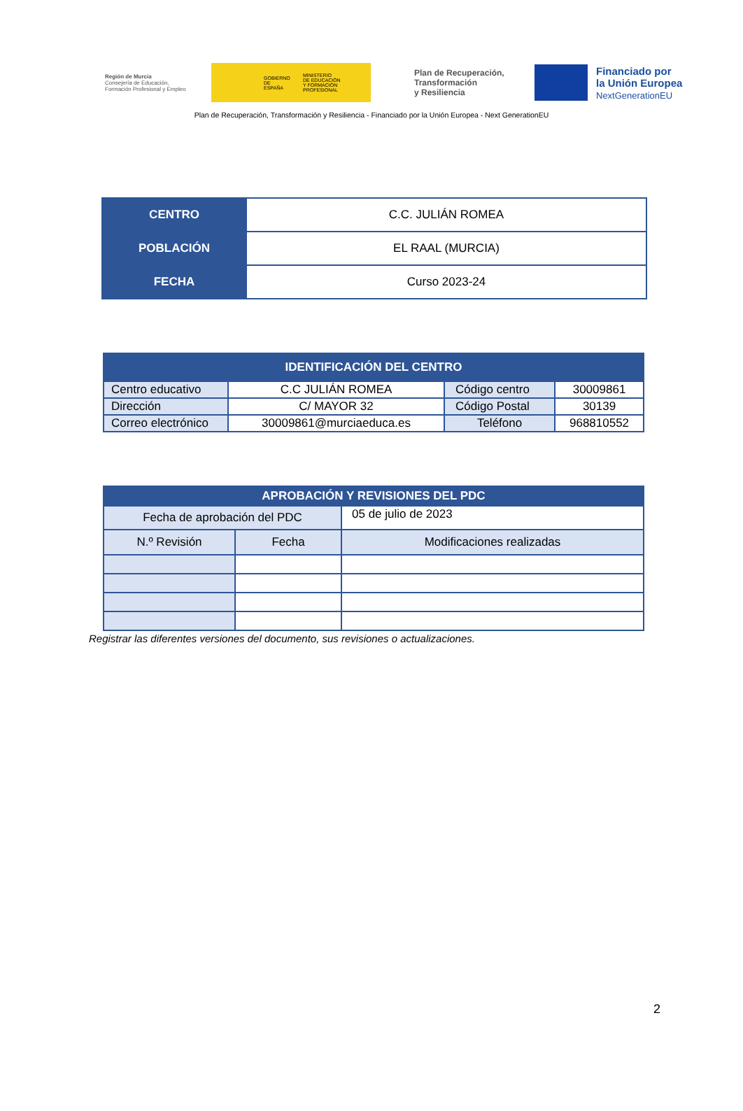Región de Murcia
Consejería de Educación,
Formación Profesional y Empleo
GOBIERNO
DE ESPAÑA MINISTERIO
DE EDUCACIÓN
Y FORMACIÓN PROFESIONAL
Plan de Recuperación,
Transformación
y Resiliencia
Financiado por
la Unión Europea
NextGenerationEU
Plan de Recuperación, Transformación y Resiliencia - Financiado por la Unión Europea - Next GenerationEU
| CENTRO | C.C. JULIÁN ROMEA |
| POBLACIÓN | EL RAAL (MURCIA) |
| FECHA | Curso 2023-24 |
| IDENTIFICACIÓN DEL CENTRO | | | |
| --- | --- | --- | --- |
| Centro educativo | C.C JULIÁN ROMEA | Código centro | 30009861 |
| Dirección | C/ MAYOR 32 | Código Postal | 30139 |
| Correo electrónico | 30009861@murciaeduca.es | Teléfono | 968810552 |
| APROBACIÓN Y REVISIONES DEL PDC | | |
| --- | --- | --- |
| Fecha de aprobación del PDC | | 05 de julio de 2023 |
| N.º Revisión | Fecha | Modificaciones realizadas |
Registrar las diferentes versiones del documento, sus revisiones o actualizaciones.
2